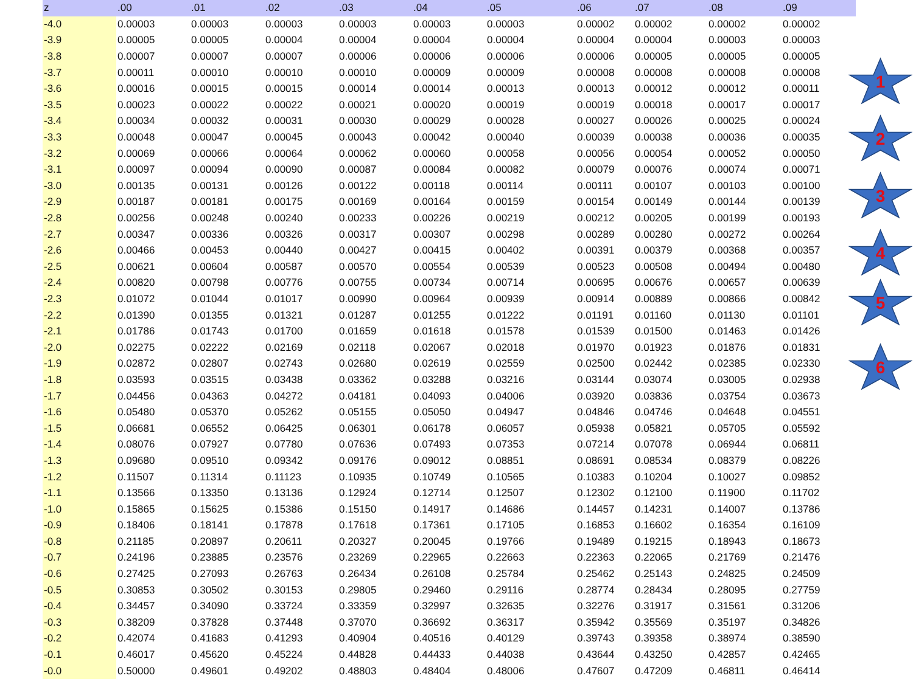| z | .00 | .01 | .02 | .03 | .04 | .05 | .06 | .07 | .08 | .09 |
| --- | --- | --- | --- | --- | --- | --- | --- | --- | --- | --- |
| -4.0 | 0.00003 | 0.00003 | 0.00003 | 0.00003 | 0.00003 | 0.00003 | 0.00002 | 0.00002 | 0.00002 | 0.00002 |
| -3.9 | 0.00005 | 0.00005 | 0.00004 | 0.00004 | 0.00004 | 0.00004 | 0.00004 | 0.00004 | 0.00003 | 0.00003 |
| -3.8 | 0.00007 | 0.00007 | 0.00007 | 0.00006 | 0.00006 | 0.00006 | 0.00006 | 0.00005 | 0.00005 | 0.00005 |
| -3.7 | 0.00011 | 0.00010 | 0.00010 | 0.00010 | 0.00009 | 0.00009 | 0.00008 | 0.00008 | 0.00008 | 0.00008 |
| -3.6 | 0.00016 | 0.00015 | 0.00015 | 0.00014 | 0.00014 | 0.00013 | 0.00013 | 0.00012 | 0.00012 | 0.00011 |
| -3.5 | 0.00023 | 0.00022 | 0.00022 | 0.00021 | 0.00020 | 0.00019 | 0.00019 | 0.00018 | 0.00017 | 0.00017 |
| -3.4 | 0.00034 | 0.00032 | 0.00031 | 0.00030 | 0.00029 | 0.00028 | 0.00027 | 0.00026 | 0.00025 | 0.00024 |
| -3.3 | 0.00048 | 0.00047 | 0.00045 | 0.00043 | 0.00042 | 0.00040 | 0.00039 | 0.00038 | 0.00036 | 0.00035 |
| -3.2 | 0.00069 | 0.00066 | 0.00064 | 0.00062 | 0.00060 | 0.00058 | 0.00056 | 0.00054 | 0.00052 | 0.00050 |
| -3.1 | 0.00097 | 0.00094 | 0.00090 | 0.00087 | 0.00084 | 0.00082 | 0.00079 | 0.00076 | 0.00074 | 0.00071 |
| -3.0 | 0.00135 | 0.00131 | 0.00126 | 0.00122 | 0.00118 | 0.00114 | 0.00111 | 0.00107 | 0.00103 | 0.00100 |
| -2.9 | 0.00187 | 0.00181 | 0.00175 | 0.00169 | 0.00164 | 0.00159 | 0.00154 | 0.00149 | 0.00144 | 0.00139 |
| -2.8 | 0.00256 | 0.00248 | 0.00240 | 0.00233 | 0.00226 | 0.00219 | 0.00212 | 0.00205 | 0.00199 | 0.00193 |
| -2.7 | 0.00347 | 0.00336 | 0.00326 | 0.00317 | 0.00307 | 0.00298 | 0.00289 | 0.00280 | 0.00272 | 0.00264 |
| -2.6 | 0.00466 | 0.00453 | 0.00440 | 0.00427 | 0.00415 | 0.00402 | 0.00391 | 0.00379 | 0.00368 | 0.00357 |
| -2.5 | 0.00621 | 0.00604 | 0.00587 | 0.00570 | 0.00554 | 0.00539 | 0.00523 | 0.00508 | 0.00494 | 0.00480 |
| -2.4 | 0.00820 | 0.00798 | 0.00776 | 0.00755 | 0.00734 | 0.00714 | 0.00695 | 0.00676 | 0.00657 | 0.00639 |
| -2.3 | 0.01072 | 0.01044 | 0.01017 | 0.00990 | 0.00964 | 0.00939 | 0.00914 | 0.00889 | 0.00866 | 0.00842 |
| -2.2 | 0.01390 | 0.01355 | 0.01321 | 0.01287 | 0.01255 | 0.01222 | 0.01191 | 0.01160 | 0.01130 | 0.01101 |
| -2.1 | 0.01786 | 0.01743 | 0.01700 | 0.01659 | 0.01618 | 0.01578 | 0.01539 | 0.01500 | 0.01463 | 0.01426 |
| -2.0 | 0.02275 | 0.02222 | 0.02169 | 0.02118 | 0.02067 | 0.02018 | 0.01970 | 0.01923 | 0.01876 | 0.01831 |
| -1.9 | 0.02872 | 0.02807 | 0.02743 | 0.02680 | 0.02619 | 0.02559 | 0.02500 | 0.02442 | 0.02385 | 0.02330 |
| -1.8 | 0.03593 | 0.03515 | 0.03438 | 0.03362 | 0.03288 | 0.03216 | 0.03144 | 0.03074 | 0.03005 | 0.02938 |
| -1.7 | 0.04456 | 0.04363 | 0.04272 | 0.04181 | 0.04093 | 0.04006 | 0.03920 | 0.03836 | 0.03754 | 0.03673 |
| -1.6 | 0.05480 | 0.05370 | 0.05262 | 0.05155 | 0.05050 | 0.04947 | 0.04846 | 0.04746 | 0.04648 | 0.04551 |
| -1.5 | 0.06681 | 0.06552 | 0.06425 | 0.06301 | 0.06178 | 0.06057 | 0.05938 | 0.05821 | 0.05705 | 0.05592 |
| -1.4 | 0.08076 | 0.07927 | 0.07780 | 0.07636 | 0.07493 | 0.07353 | 0.07214 | 0.07078 | 0.06944 | 0.06811 |
| -1.3 | 0.09680 | 0.09510 | 0.09342 | 0.09176 | 0.09012 | 0.08851 | 0.08691 | 0.08534 | 0.08379 | 0.08226 |
| -1.2 | 0.11507 | 0.11314 | 0.11123 | 0.10935 | 0.10749 | 0.10565 | 0.10383 | 0.10204 | 0.10027 | 0.09852 |
| -1.1 | 0.13566 | 0.13350 | 0.13136 | 0.12924 | 0.12714 | 0.12507 | 0.12302 | 0.12100 | 0.11900 | 0.11702 |
| -1.0 | 0.15865 | 0.15625 | 0.15386 | 0.15150 | 0.14917 | 0.14686 | 0.14457 | 0.14231 | 0.14007 | 0.13786 |
| -0.9 | 0.18406 | 0.18141 | 0.17878 | 0.17618 | 0.17361 | 0.17105 | 0.16853 | 0.16602 | 0.16354 | 0.16109 |
| -0.8 | 0.21185 | 0.20897 | 0.20611 | 0.20327 | 0.20045 | 0.19766 | 0.19489 | 0.19215 | 0.18943 | 0.18673 |
| -0.7 | 0.24196 | 0.23885 | 0.23576 | 0.23269 | 0.22965 | 0.22663 | 0.22363 | 0.22065 | 0.21769 | 0.21476 |
| -0.6 | 0.27425 | 0.27093 | 0.26763 | 0.26434 | 0.26108 | 0.25784 | 0.25462 | 0.25143 | 0.24825 | 0.24509 |
| -0.5 | 0.30853 | 0.30502 | 0.30153 | 0.29805 | 0.29460 | 0.29116 | 0.28774 | 0.28434 | 0.28095 | 0.27759 |
| -0.4 | 0.34457 | 0.34090 | 0.33724 | 0.33359 | 0.32997 | 0.32635 | 0.32276 | 0.31917 | 0.31561 | 0.31206 |
| -0.3 | 0.38209 | 0.37828 | 0.37448 | 0.37070 | 0.36692 | 0.36317 | 0.35942 | 0.35569 | 0.35197 | 0.34826 |
| -0.2 | 0.42074 | 0.41683 | 0.41293 | 0.40904 | 0.40516 | 0.40129 | 0.39743 | 0.39358 | 0.38974 | 0.38590 |
| -0.1 | 0.46017 | 0.45620 | 0.45224 | 0.44828 | 0.44433 | 0.44038 | 0.43644 | 0.43250 | 0.42857 | 0.42465 |
| -0.0 | 0.50000 | 0.49601 | 0.49202 | 0.48803 | 0.48404 | 0.48006 | 0.47607 | 0.47209 | 0.46811 | 0.46414 |
1
2
3
4
5
6